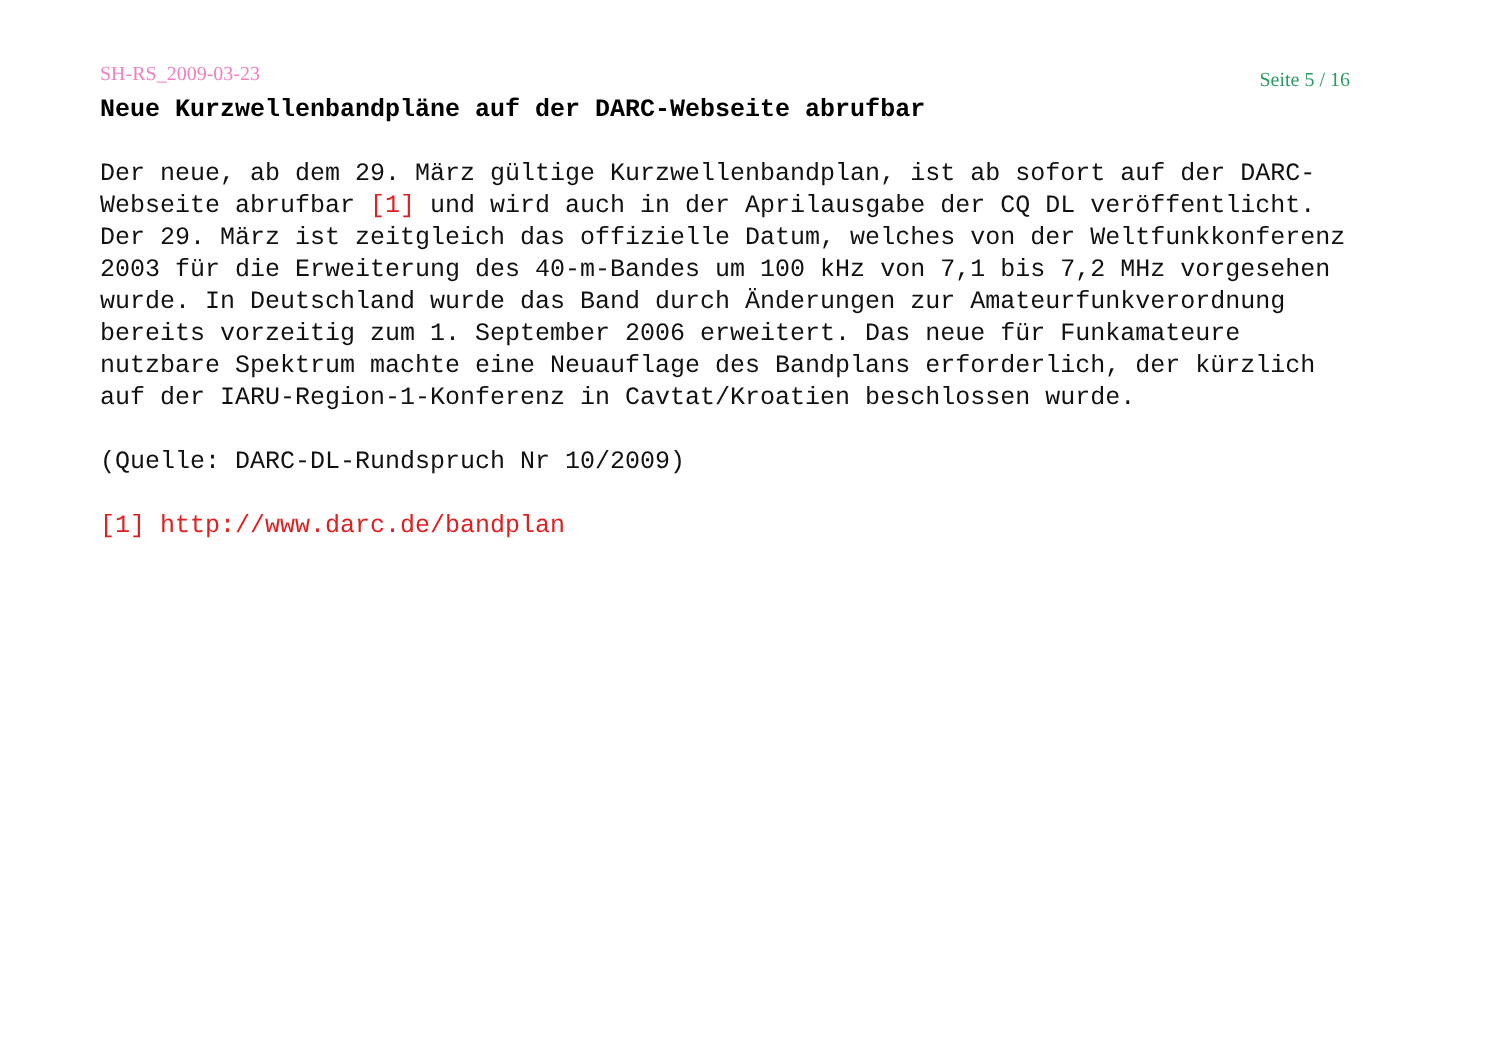SH-RS_2009-03-23 Seite 5 / 16
Neue Kurzwellenbandpläne auf der DARC-Webseite abrufbar
Der neue, ab dem 29. März gültige Kurzwellenbandplan, ist ab sofort auf der DARC-Webseite abrufbar [1] und wird auch in der Aprilausgabe der CQ DL veröffentlicht. Der 29. März ist zeitgleich das offizielle Datum, welches von der Weltfunkkonferenz 2003 für die Erweiterung des 40-m-Bandes um 100 kHz von 7,1 bis 7,2 MHz vorgesehen wurde. In Deutschland wurde das Band durch Änderungen zur Amateurfunkverordnung bereits vorzeitig zum 1. September 2006 erweitert. Das neue für Funkamateure nutzbare Spektrum machte eine Neuauflage des Bandplans erforderlich, der kürzlich auf der IARU-Region-1-Konferenz in Cavtat/Kroatien beschlossen wurde.
(Quelle: DARC-DL-Rundspruch Nr 10/2009)
[1] http://www.darc.de/bandplan